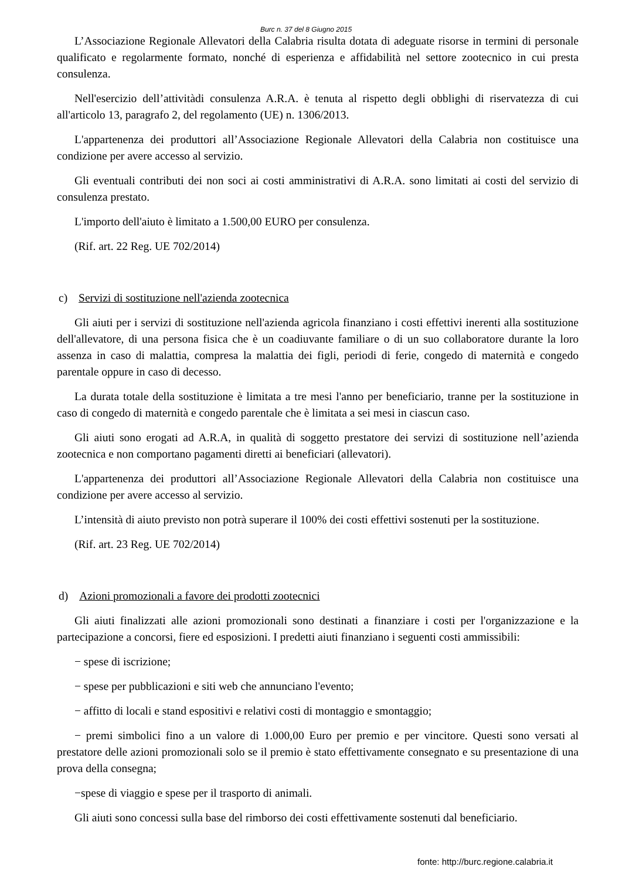Burc n. 37 del 8 Giugno 2015
L’Associazione Regionale Allevatori della Calabria risulta dotata di adeguate risorse in termini di personale qualificato e regolarmente formato, nonché di esperienza e affidabilità nel settore zootecnico in cui presta consulenza.
Nell'esercizio dell’attivitàdi consulenza A.R.A. è tenuta al rispetto degli obblighi di riservatezza di cui all'articolo 13, paragrafo 2, del regolamento (UE) n. 1306/2013.
L'appartenenza dei produttori all’Associazione Regionale Allevatori della Calabria non costituisce una condizione per avere accesso al servizio.
Gli eventuali contributi dei non soci ai costi amministrativi di A.R.A. sono limitati ai costi del servizio di consulenza prestato.
L'importo dell'aiuto è limitato a 1.500,00 EURO per consulenza.
(Rif. art. 22 Reg. UE 702/2014)
c) Servizi di sostituzione nell'azienda zootecnica
Gli aiuti per i servizi di sostituzione nell'azienda agricola finanziano i costi effettivi inerenti alla sostituzione dell'allevatore, di una persona fisica che è un coadiuvante familiare o di un suo collaboratore durante la loro assenza in caso di malattia, compresa la malattia dei figli, periodi di ferie, congedo di maternità e congedo parentale oppure in caso di decesso.
La durata totale della sostituzione è limitata a tre mesi l'anno per beneficiario, tranne per la sostituzione in caso di congedo di maternità e congedo parentale che è limitata a sei mesi in ciascun caso.
Gli aiuti sono erogati ad A.R.A, in qualità di soggetto prestatore dei servizi di sostituzione nell’azienda zootecnica e non comportano pagamenti diretti ai beneficiari (allevatori).
L'appartenenza dei produttori all’Associazione Regionale Allevatori della Calabria non costituisce una condizione per avere accesso al servizio.
L’intensità di aiuto previsto non potrà superare il 100% dei costi effettivi sostenuti per la sostituzione.
(Rif. art. 23 Reg. UE 702/2014)
d) Azioni promozionali a favore dei prodotti zootecnici
Gli aiuti finalizzati alle azioni promozionali sono destinati a finanziare i costi per l'organizzazione e la partecipazione a concorsi, fiere ed esposizioni. I predetti aiuti finanziano i seguenti costi ammissibili:
− spese di iscrizione;
− spese per pubblicazioni e siti web che annunciano l'evento;
− affitto di locali e stand espositivi e relativi costi di montaggio e smontaggio;
− premi simbolici fino a un valore di 1.000,00 Euro per premio e per vincitore. Questi sono versati al prestatore delle azioni promozionali solo se il premio è stato effettivamente consegnato e su presentazione di una prova della consegna;
−spese di viaggio e spese per il trasporto di animali.
Gli aiuti sono concessi sulla base del rimborso dei costi effettivamente sostenuti dal beneficiario.
fonte: http://burc.regione.calabria.it